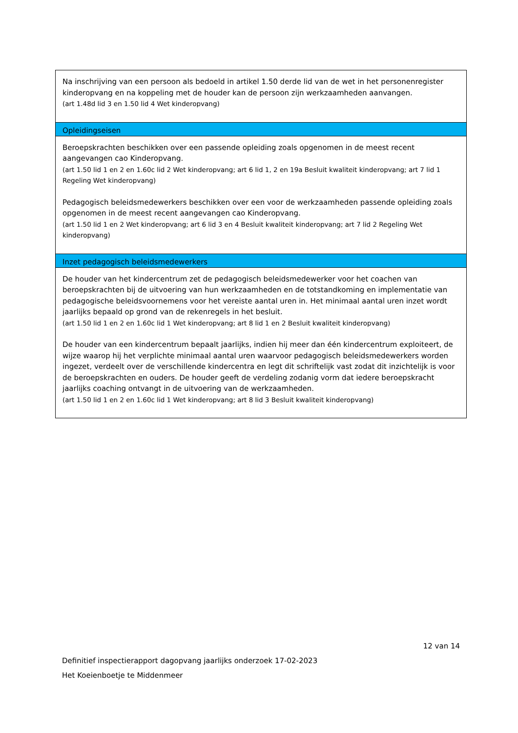| Na inschrijving van een persoon als bedoeld in artikel 1.50 derde lid van de wet in het personenregister kinderopvang en na koppeling met de houder kan de persoon zijn werkzaamheden aanvangen. (art 1.48d lid 3 en 1.50 lid 4 Wet kinderopvang) |
| Opleidingseisen |
| Beroepskrachten beschikken over een passende opleiding zoals opgenomen in de meest recent aangevangen cao Kinderopvang. (art 1.50 lid 1 en 2 en 1.60c lid 2 Wet kinderopvang; art 6 lid 1, 2 en 19a Besluit kwaliteit kinderopvang; art 7 lid 1 Regeling Wet kinderopvang) Pedagogisch beleidsmedewerkers beschikken over een voor de werkzaamheden passende opleiding zoals opgenomen in de meest recent aangevangen cao Kinderopvang. (art 1.50 lid 1 en 2 Wet kinderopvang; art 6 lid 3 en 4 Besluit kwaliteit kinderopvang; art 7 lid 2 Regeling Wet kinderopvang) |
| Inzet pedagogisch beleidsmedewerkers |
| De houder van het kindercentrum zet de pedagogisch beleidsmedewerker voor het coachen van beroepskrachten bij de uitvoering van hun werkzaamheden en de totstandkoming en implementatie van pedagogische beleidsvoornemens voor het vereiste aantal uren in. Het minimaal aantal uren inzet wordt jaarlijks bepaald op grond van de rekenregels in het besluit. (art 1.50 lid 1 en 2 en 1.60c lid 1 Wet kinderopvang; art 8 lid 1 en 2 Besluit kwaliteit kinderopvang) De houder van een kindercentrum bepaalt jaarlijks, indien hij meer dan één kindercentrum exploiteert, de wijze waarop hij het verplichte minimaal aantal uren waarvoor pedagogisch beleidsmedewerkers worden ingezet, verdeelt over de verschillende kindercentra en legt dit schriftelijk vast zodat dit inzichtelijk is voor de beroepskrachten en ouders. De houder geeft de verdeling zodanig vorm dat iedere beroepskracht jaarlijks coaching ontvangt in de uitvoering van de werkzaamheden. (art 1.50 lid 1 en 2 en 1.60c lid 1 Wet kinderopvang; art 8 lid 3 Besluit kwaliteit kinderopvang) |
12 van 14
Definitief inspectierapport dagopvang jaarlijks onderzoek 17-02-2023
Het Koeienboetje te Middenmeer